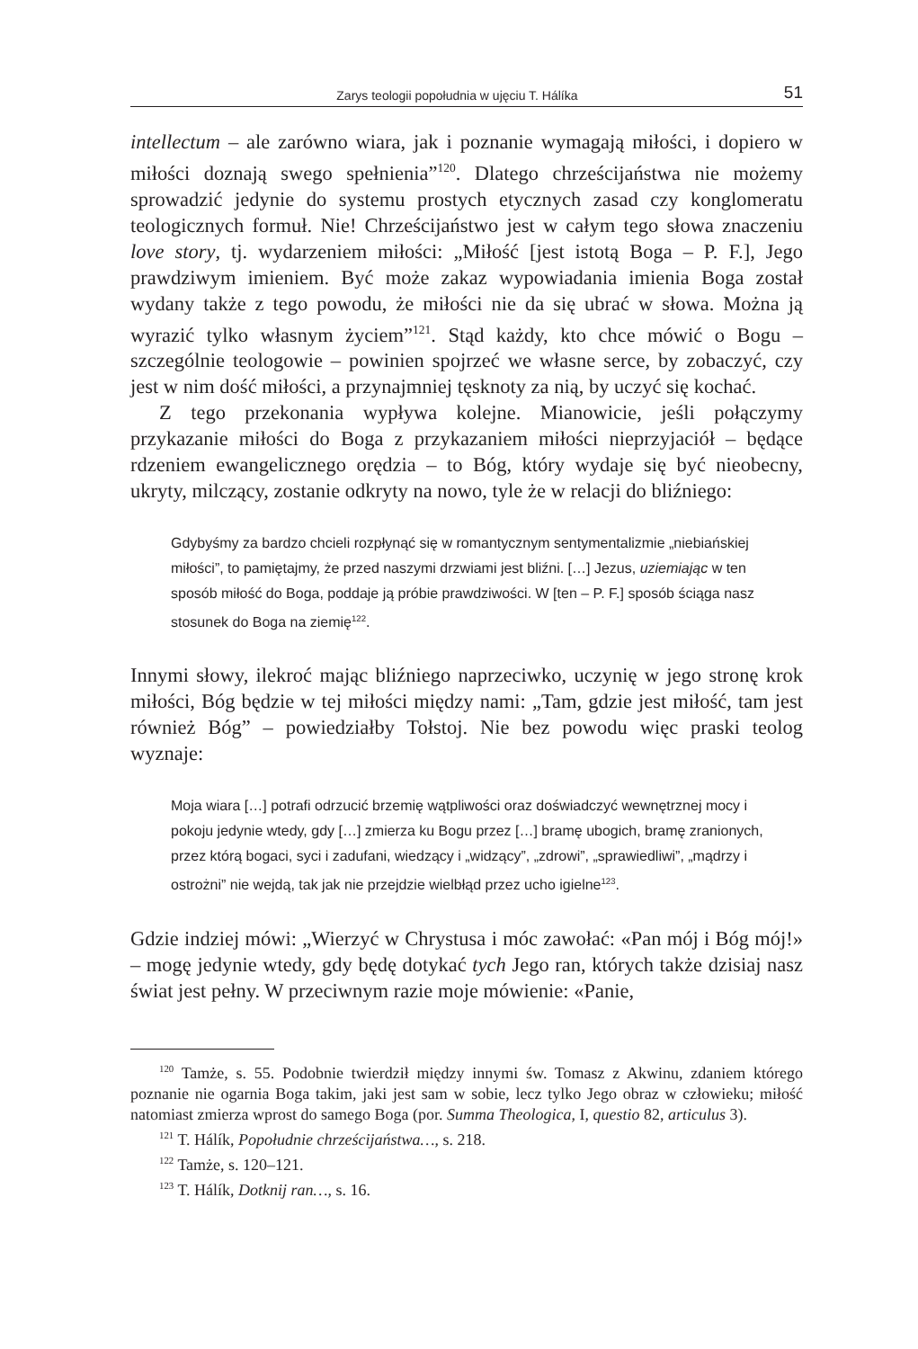Zarys teologii popołudnia w ujęciu T. Hálíka 51
intellectum – ale zarówno wiara, jak i poznanie wymagają miłości, i dopiero w miłości doznają swego spełnienia”<sup>120</sup>. Dlatego chrześcijaństwa nie możemy sprowadzić jedynie do systemu prostych etycznych zasad czy konglomeratu teologicznych formuł. Nie! Chrześcijaństwo jest w całym tego słowa znaczeniu love story, tj. wydarzeniem miłości: „Miłość [jest istotą Boga – P. F.], Jego prawdziwym imieniem. Być może zakaz wypowiadania imienia Boga został wydany także z tego powodu, że miłości nie da się ubrać w słowa. Można ją wyrazić tylko własnym życiem”<sup>121</sup>. Stąd każdy, kto chce mówić o Bogu – szczególnie teologowie – powinien spojrzeć we własne serce, by zobaczyć, czy jest w nim dość miłości, a przynajmniej tęsknoty za nią, by uczyć się kochać.
Z tego przekonania wypływa kolejne. Mianowicie, jeśli połączymy przykazanie miłości do Boga z przykazaniem miłości nieprzyjaciół – będące rdzeniem ewangelicznego orędzia – to Bóg, który wydaje się być nieobecny, ukryty, milczący, zostanie odkryty na nowo, tyle że w relacji do bliźniego:
Gdybyśmy za bardzo chcieli rozpłynąć się w romantycznym sentymentalizmie „niebiańskiej miłości”, to pamiętajmy, że przed naszymi drzwiami jest bliźni. […] Jezus, uziemiając w ten sposób miłość do Boga, poddaje ją próbie prawdziwości. W [ten – P. F.] sposób ściąga nasz stosunek do Boga na ziemię<sup>122</sup>.
Innymi słowy, ilekroć mając bliźniego naprzeciwko, uczynię w jego stronę krok miłości, Bóg będzie w tej miłości między nami: „Tam, gdzie jest miłość, tam jest również Bóg” – powiedziałby Tołstoj. Nie bez powodu więc praski teolog wyznaje:
Moja wiara […] potrafi odrzucić brzemię wątpliwości oraz doświadczyć wewnętrznej mocy i pokoju jedynie wtedy, gdy […] zmierza ku Bogu przez […] bramę ubogich, bramę zranionych, przez którą bogaci, syci i zadufani, wiedzący i „widzący”, „zdrowi”, „sprawiedliwi”, „mądrzy i ostrożni” nie wejdą, tak jak nie przejdzie wielbłąd przez ucho igielne<sup>123</sup>.
Gdzie indziej mówi: „Wierzyć w Chrystusa i móc zawołać: «Pan mój i Bóg mój!» – mogę jedynie wtedy, gdy będę dotykać tych Jego ran, których także dzisiaj nasz świat jest pełny. W przeciwnym razie moje mówienie: «Panie,
<sup>120</sup> Tamże, s. 55. Podobnie twierdził między innymi św. Tomasz z Akwinu, zdaniem którego poznanie nie ogarnia Boga takim, jaki jest sam w sobie, lecz tylko Jego obraz w człowieku; miłość natomiast zmierza wprost do samego Boga (por. Summa Theologica, I, questio 82, articulus 3).
<sup>121</sup> T. Hálík, Popołudnie chrześcijaństwa…, s. 218.
<sup>122</sup> Tamże, s. 120–121.
<sup>123</sup> T. Hálík, Dotknij ran…, s. 16.